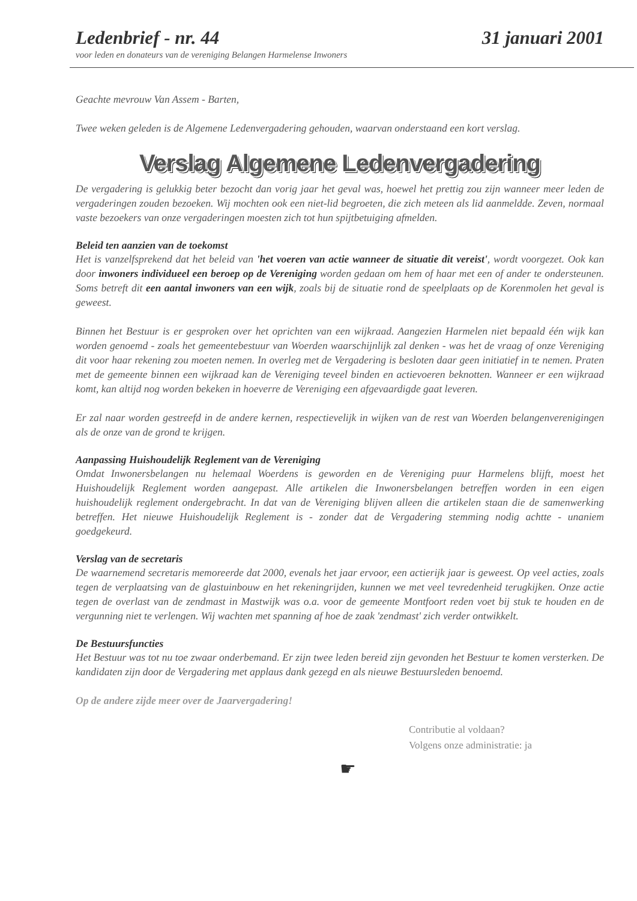Ledenbrief - nr. 44 31 januari 2001
voor leden en donateurs van de vereniging Belangen Harmelense Inwoners
Geachte mevrouw Van Assem - Barten,
Twee weken geleden is de Algemene Ledenvergadering gehouden, waarvan onderstaand een kort verslag.
Verslag Algemene Ledenvergadering
De vergadering is gelukkig beter bezocht dan vorig jaar het geval was, hoewel het prettig zou zijn wanneer meer leden de vergaderingen zouden bezoeken. Wij mochten ook een niet-lid begroeten, die zich meteen als lid aanmeldde. Zeven, normaal vaste bezoekers van onze vergaderingen moesten zich tot hun spijtbetuiging afmelden.
Beleid ten aanzien van de toekomst
Het is vanzelfsprekend dat het beleid van 'het voeren van actie wanneer de situatie dit vereist', wordt voorgezet. Ook kan door inwoners individueel een beroep op de Vereniging worden gedaan om hem of haar met een of ander te ondersteunen. Soms betreft dit een aantal inwoners van een wijk, zoals bij de situatie rond de speelplaats op de Korenmolen het geval is geweest.
Binnen het Bestuur is er gesproken over het oprichten van een wijkraad. Aangezien Harmelen niet bepaald één wijk kan worden genoemd - zoals het gemeentebestuur van Woerden waarschijnlijk zal denken - was het de vraag of onze Vereniging dit voor haar rekening zou moeten nemen. In overleg met de Vergadering is besloten daar geen initiatief in te nemen. Praten met de gemeente binnen een wijkraad kan de Vereniging teveel binden en actievoeren beknotten. Wanneer er een wijkraad komt, kan altijd nog worden bekeken in hoeverre de Vereniging een afgevaardigde gaat leveren.
Er zal naar worden gestreefd in de andere kernen, respectievelijk in wijken van de rest van Woerden belangenverenigingen als de onze van de grond te krijgen.
Aanpassing Huishoudelijk Reglement van de Vereniging
Omdat Inwonersbelangen nu helemaal Woerdens is geworden en de Vereniging puur Harmelens blijft, moest het Huishoudelijk Reglement worden aangepast. Alle artikelen die Inwonersbelangen betreffen worden in een eigen huishoudelijk reglement ondergebracht. In dat van de Vereniging blijven alleen die artikelen staan die de samenwerking betreffen. Het nieuwe Huishoudelijk Reglement is - zonder dat de Vergadering stemming nodig achtte - unaniem goedgekeurd.
Verslag van de secretaris
De waarnemend secretaris memoreerde dat 2000, evenals het jaar ervoor, een actierijk jaar is geweest. Op veel acties, zoals tegen de verplaatsing van de glastuinbouw en het rekeningrijden, kunnen we met veel tevredenheid terugkijken. Onze actie tegen de overlast van de zendmast in Mastwijk was o.a. voor de gemeente Montfoort reden voet bij stuk te houden en de vergunning niet te verlengen. Wij wachten met spanning af hoe de zaak 'zendmast' zich verder ontwikkelt.
De Bestuursfuncties
Het Bestuur was tot nu toe zwaar onderbemand. Er zijn twee leden bereid zijn gevonden het Bestuur te komen versterken. De kandidaten zijn door de Vergadering met applaus dank gezegd en als nieuwe Bestuursleden benoemd.
Op de andere zijde meer over de Jaarvergadering!
Contributie al voldaan?
Volgens onze administratie: ja
☛